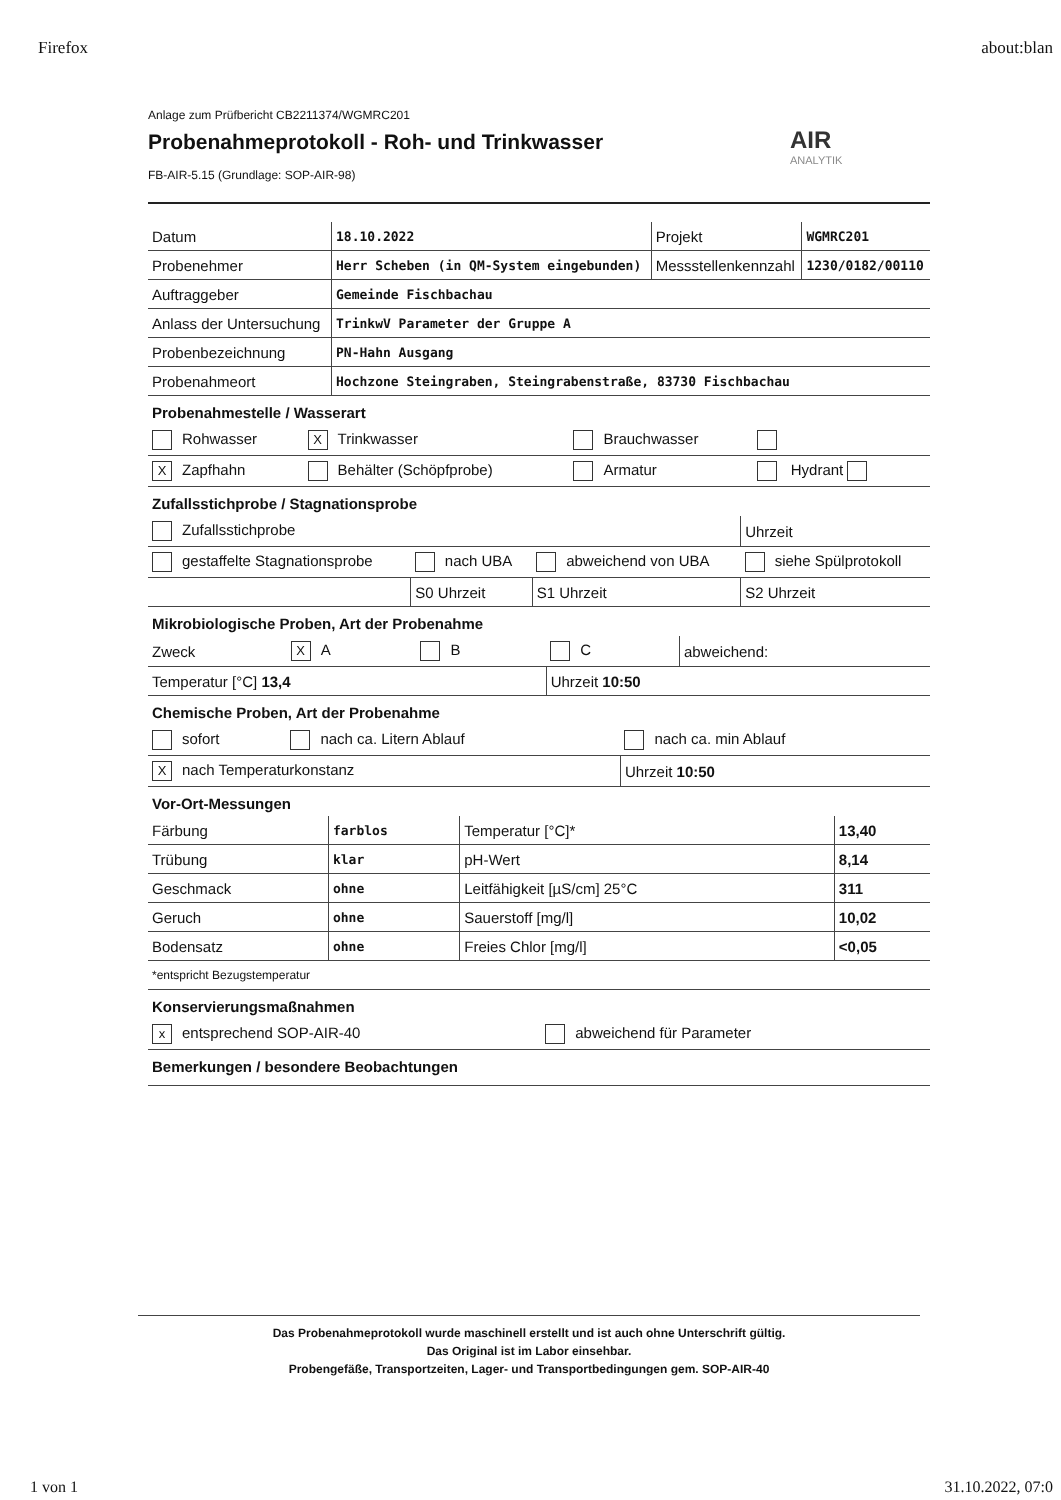Firefox about:blan
Anlage zum Prüfbericht CB2211374/WGMRC201
Probenahmeprotokoll - Roh- und Trinkwasser
FB-AIR-5.15 (Grundlage: SOP-AIR-98)
AIR
ANALYTIK
| Datum | 18.10.2022 | Projekt | WGMRC201 |
| Probenehmer | Herr Scheben (in QM-System eingebunden) | Messstellenkennzahl | 1230/0182/00110 |
| Auftraggeber | Gemeinde Fischbachau | | |
| Anlass der Untersuchung | TrinkwV Parameter der Gruppe A | | |
| Probenbezeichnung | PN-Hahn Ausgang | | |
| Probenahmeort | Hochzone Steingraben, Steingrabenstraße, 83730 Fischbachau | | |
Probenahmestelle / Wasserart
| Rohwasser | X Trinkwasser | Brauchwasser | |
| X Zapfhahn | Behälter (Schöpfprobe) | Armatur | Hydrant |
Zufallsstichprobe / Stagnationsprobe
| Zufallsstichprobe | | | Uhrzeit |
| gestaffelte Stagnationsprobe | nach UBA | abweichend von UBA | siehe Spülprotokoll |
| | S0 Uhrzeit | S1 Uhrzeit | S2 Uhrzeit |
Mikrobiologische Proben, Art der Probenahme
| Zweck | X A | B | C | abweichend: |
| Temperatur [°C] 13,4 | | | Uhrzeit 10:50 | |
Chemische Proben, Art der Probenahme
| sofort | nach ca. Litern Ablauf | nach ca. min Ablauf |
| X nach Temperaturkonstanz | | Uhrzeit 10:50 |
Vor-Ort-Messungen
| Färbung | farblos | Temperatur [°C]* | 13,40 |
| Trübung | klar | pH-Wert | 8,14 |
| Geschmack | ohne | Leitfähigkeit [µS/cm] 25°C | 311 |
| Geruch | ohne | Sauerstoff [mg/l] | 10,02 |
| Bodensatz | ohne | Freies Chlor [mg/l] | <0,05 |
| *entspricht Bezugstemperatur | | | |
Konservierungsmaßnahmen
| x entsprechend SOP-AIR-40 | abweichend für Parameter |
Bemerkungen / besondere Beobachtungen
Das Probenahmeprotokoll wurde maschinell erstellt und ist auch ohne Unterschrift gültig.
Das Original ist im Labor einsehbar.
Probengefäße, Transportzeiten, Lager- und Transportbedingungen gem. SOP-AIR-40
1 von 1 31.10.2022, 07:0